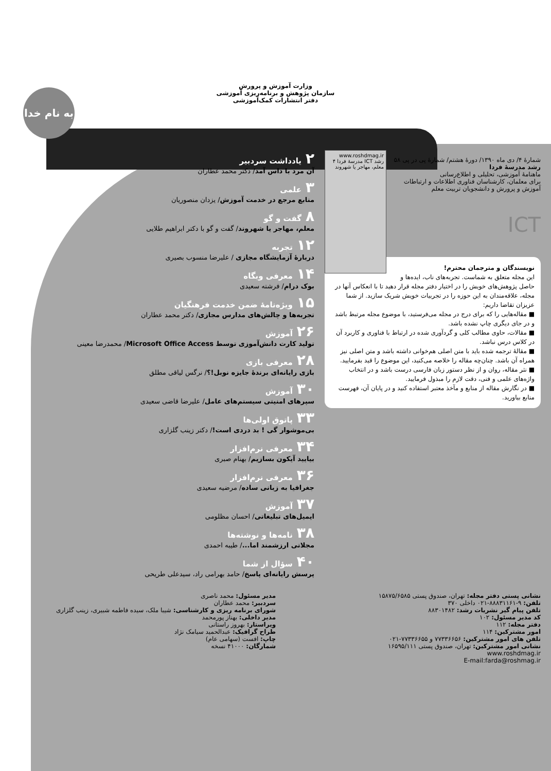به نام خدا
وزارت آموزش و پرورش
سازمان پژوهش و برنامه‌ریزی آموزشی
دفتر انتشارات کمک‌آموزشی
www.roshdmag.ir
رشد ICT مدرسهٔ فردا ۴
معلم، مهاجر یا شهروند
شمارهٔ ۴/ دی ماه ۱۳۹۰/ دورهٔ هشتم/ شمارهٔ پی در پی ۵۸
رشد مدرسهٔ فردا
ماهنامهٔ آموزشی، تحلیلی و اطلاع‌رسانی
برای معلمان، کارشناسان فناوری اطلاعات و ارتباطات آموزش و پرورش و دانشجویان تربیت معلم
ICT
نویسندگان و مترجمان محترم!
این مجله متعلق به شماست. تجربه‌های ناب، ایده‌ها و حاصل پژوهش‌های خویش را در اختیار دفتر مجله قرار دهید تا با انعکاس آنها در مجله، علاقه‌مندان به این حوزه را در تجربیات خویش شریک سازید. از شما عزیزان تقاضا داریم:
■ مقاله‌هایی را که برای درج در مجله می‌فرستید، با موضوع مجله مرتبط باشد و در جای دیگری چاپ نشده باشد.
■ مقالات، حاوی مطالب کلی و گردآوری شده در ارتباط با فناوری و کاربرد آن در کلاس درس نباشد.
■ مقالهٔ ترجمه شده باید با متن اصلی هم‌خوانی داشته باشد و متن اصلی نیز همراه آن باشد. چنان‌چه مقاله را خلاصه می‌کنید، این موضوع را قید بفرمایید.
■ نثر مقاله، روان و از نظر دستور زبان فارسی درست باشد و در انتخاب واژه‌های علمی و فنی، دقت لازم را مبذول فرمایید.
■ در نگارش مقاله از منابع و مآخذ معتبر استفاده کنید و در پایان آن، فهرست منابع بیاورید.
۲ یادداشت سردبیر
آن مرد با داس آمد/ دکتر محمد عطاران
۳ علمی
منابع مرجع در خدمت آموزش/ یزدان منصوریان
۸ گفت و گو
معلم، مهاجر یا شهروند/ گفت و گو با دکتر ابراهیم طلایی
۱۲ تجربه
دربارهٔ آزمایشگاه مجازی / علیرضا منسوب بصیری
۱۴ معرفی وبگاه
بوک درام/ فرشته سعیدی
۱۵ ویژه‌نامهٔ ضمن خدمت فرهنگیان
تجربه‌ها و چالش‌های مدارس مجازی/ دکتر محمد عطاران
۲۶ آموزش
تولید کارت دانش‌آموزی توسط Microsoft Office Access/ محمدرضا معینی
۲۸ معرفی بازی
بازی رایانه‌ای برندهٔ جایزه نوبل!؟/ نرگس لیاقی مطلق
۳۰ آموزش
سپرهای امنیتی سیستم‌های عامل/ علیرضا قاضی سعیدی
۳۳ پاتوق اولی‌ها
بی‌موشوار گی ! بد دردی است!/ دکتر زینب گلزاری
۳۴ معرفی نرم‌افزار
بیایید آیکون بسازیم/ بهنام صبری
۳۶ معرفی نرم‌افزار
جغرافیا به زبانی ساده/ مرضیه سعیدی
۳۷ آموزش
ایمیل‌های تبلیغاتی/ احسان مظلومی
۳۸ نامه‌ها و نوشته‌ها
مجلاتی ارزشمند اما.../ طیبه احمدی
۴۰ سؤال از شما
پرسش رایانه‌ای پاسخ/ حامد بهرامی راد، سیدعلی طریحی
نشانی پستی دفتر مجله: تهران، صندوق پستی ۱۵۸۷۵/۶۵۸۵
تلفن: ۹-۸۸۸۳۱۱۶۱-۰۲۱ داخلی ۳۷۰
تلفن پیام گیر نشریات رشد: ۸۸۳۰۱۴۸۲
کد مدیر مسئول: ۱۰۲
دفتر مجله: ۱۱۲
امور مشترکین: ۱۱۴
تلفن های امور مشترکین: ۷۷۳۳۶۶۵۶ و ۷۷۳۳۶۶۵۵-۰۲۱
نشانی امور مشترکین: تهران، صندوق پستی ۱۶۵۹۵/۱۱۱
www.roshdmag.ir
E-mail:farda@roshmag.ir
مدیر مسئول: محمد ناصری
سردبیر: محمد عطاران
شورای برنامه ریزی و کارشناسی: شیبا ملک، سیده فاطمه شبیری، زینب گلزاری
مدیر داخلی: بهناز پورمحمد
ویراستار: بهروز راستانی
طراح گرافیک: عبدالحمید سیامک نژاد
چاپ: افست (سهامی عام)
شمارگان: ۴۱۰۰۰ نسخه